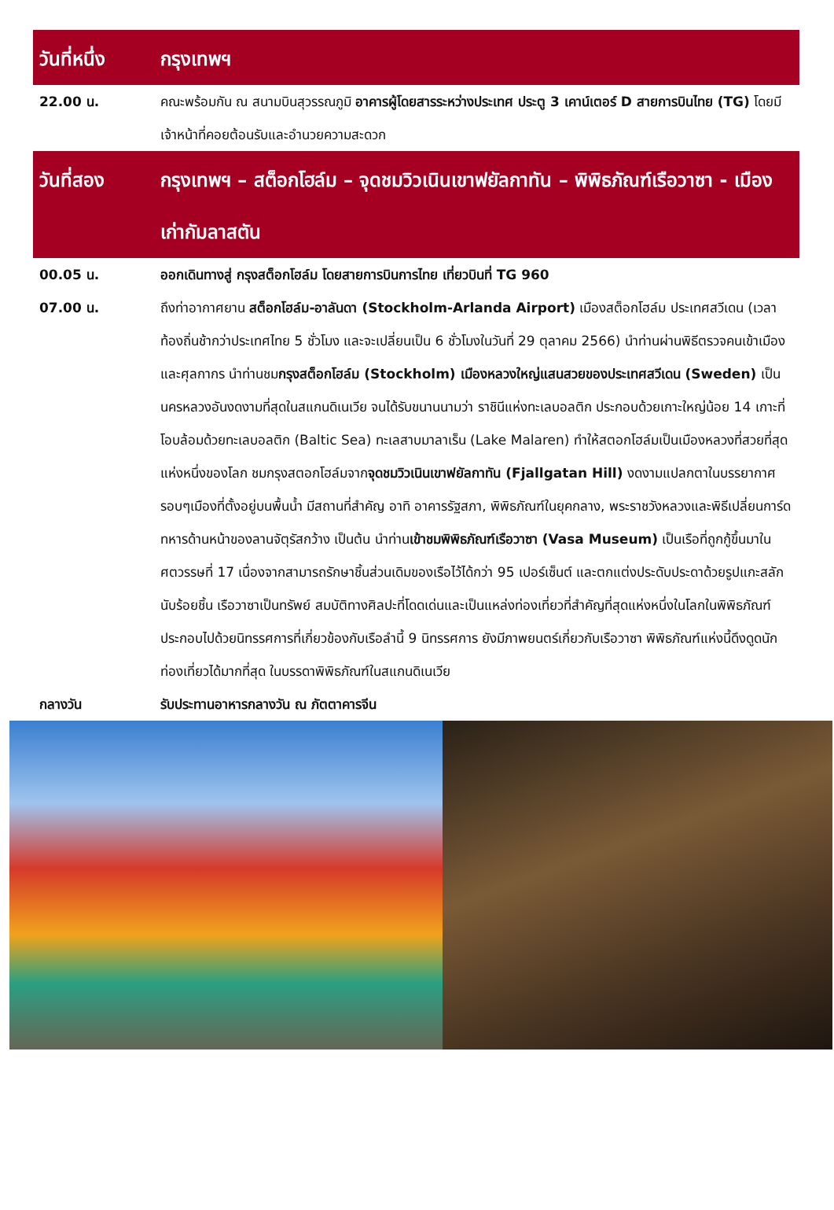| วันที่หนึ่ง | กรุงเทพฯ |
| 22.00 น. | คณะพร้อมกัน ณ สนามบินสุวรรณภูมิ อาคารผู้โดยสารระหว่างประเทศ ประตู 3 เคาน์เตอร์ D สายการบินไทย (TG) โดยมีเจ้าหน้าที่คอยต้อนรับและอำนวยความสะดวก |
| วันที่สอง | กรุงเทพฯ – สต็อกโฮล์ม – จุดชมวิวเนินเขาฟยัลกาทัน – พิพิธภัณฑ์เรือวาซา - เมืองเก่ากัมลาสตัน |
| 00.05 น. | ออกเดินทางสู่ กรุงสต็อกโฮล์ม โดยสายการบินการไทย เที่ยวบินที่ TG 960 |
| 07.00 น. | ถึงท่าอากาศยาน สต็อกโฮล์ม-อาลันดา (Stockholm-Arlanda Airport) เมืองสต็อกโฮล์ม ประเทศสวีเดน (เวลาท้องถิ่นช้ากว่าประเทศไทย 5 ชั่วโมง และจะเปลี่ยนเป็น 6 ชั่วโมงในวันที่ 29 ตุลาคม 2566) นำท่านผ่านพิธีตรวจคนเข้าเมืองและศุลกากร นำท่านชม กรุงสต็อกโฮล์ม (Stockholm) เมืองหลวงใหญ่แสนสวยของประเทศสวีเดน (Sweden) เป็นนครหลวงอันงดงามที่สุดในสแกนดิเนเวีย จนได้รับขนานนามว่า ราชินีแห่งทะเลบอลติก ประกอบด้วยเกาะใหญ่น้อย 14 เกาะที่โอบล้อมด้วยทะเลบอลติก (Baltic Sea) ทะเลสาบมาลาเร็น (Lake Malaren) ทำให้สตอกโฮล์มเป็นเมืองหลวงที่สวยที่สุดแห่งหนึ่งของโลก ชมกรุงสตอกโฮล์มจาก จุดชมวิวเนินเขาฟยัลกาทัน (Fjallgatan Hill) งดงามแปลกตาในบรรยากาศรอบๆเมืองที่ตั้งอยู่บนพื้นน้ำ มีสถานที่สำคัญ อาทิ อาคารรัฐสภา, พิพิธภัณฑ์ในยุคกลาง, พระราชวังหลวงและพิธีเปลี่ยนการ์ดทหารด้านหน้าของลานจัตุรัสกว้าง เป็นต้น นำท่าน เข้าชมพิพิธภัณฑ์เรือวาซา (Vasa Museum) เป็นเรือที่ถูกกู้ขึ้นมาในศตวรรษที่ 17 เนื่องจากสามารถรักษาชิ้นส่วนเดิมของเรือไว้ได้กว่า 95 เปอร์เซ็นต์ และตกแต่งประดับประดาด้วยรูปแกะสลักนับร้อยชิ้น เรือวาซาเป็นทรัพย์ สมบัติทางศิลปะที่โดดเด่นและเป็นแหล่งท่องเที่ยวที่สำคัญที่สุดแห่งหนึ่งในโลกในพิพิธภัณฑ์ประกอบไปด้วยนิทรรศการที่เกี่ยวข้องกับเรือลำนี้ 9 นิทรรศการ ยังมีภาพยนตร์เกี่ยวกับเรือวาซา พิพิธภัณฑ์แห่งนี้ดึงดูดนักท่องเที่ยวได้มากที่สุด ในบรรดาพิพิธภัณฑ์ในสแกนดิเนเวีย |
| กลางวัน | รับประทานอาหารกลางวัน ณ ภัตตาคารจีน |